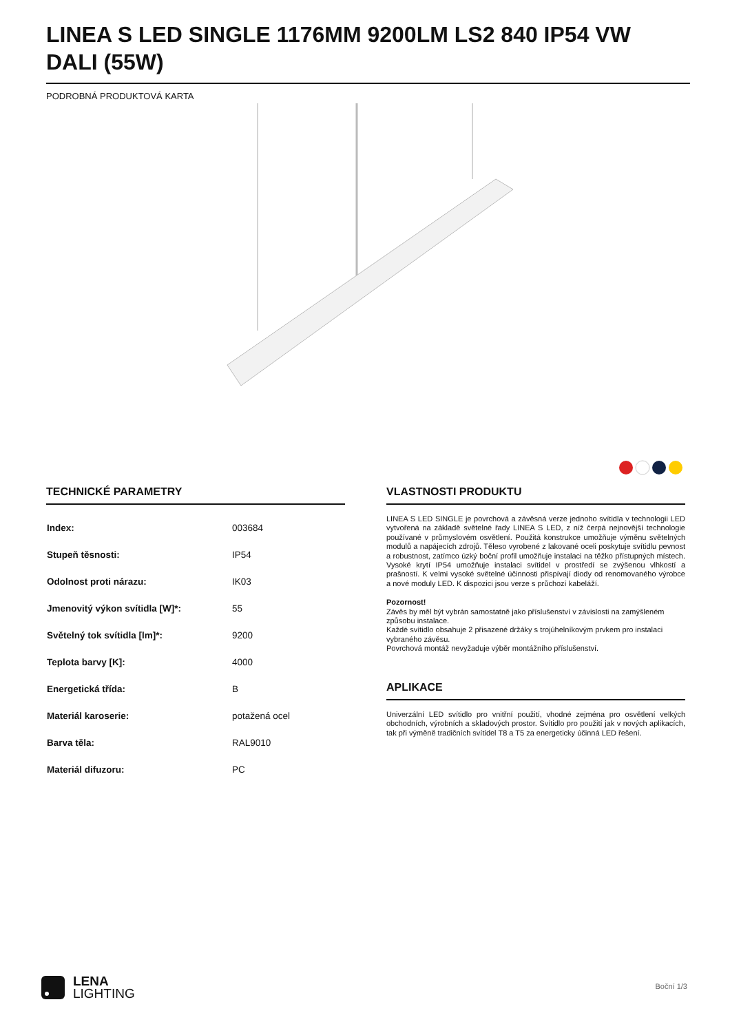LINEA S LED SINGLE 1176MM 9200LM LS2 840 IP54 VW DALI (55W)
PODROBNÁ PRODUKTOVÁ KARTA
TECHNICKÉ PARAMETRY
| Index: | 003684 |
| Stupeň těsnosti: | IP54 |
| Odolnost proti nárazu: | IK03 |
| Jmenovitý výkon svítidla [W]*: | 55 |
| Světelný tok svítidla [lm]*: | 9200 |
| Teplota barvy [K]: | 4000 |
| Energetická třída: | B |
| Materiál karoserie: | potažená ocel |
| Barva těla: | RAL9010 |
| Materiál difuzoru: | PC |
VLASTNOSTI PRODUKTU
LINEA S LED SINGLE je povrchová a závěsná verze jednoho svítidla v technologii LED vytvořená na základě světelné řady LINEA S LED, z níž čerpá nejnovější technologie používané v průmyslovém osvětlení. Použitá konstrukce umožňuje výměnu světelných modulů a napájecích zdrojů. Těleso vyrobené z lakované oceli poskytuje svítidlu pevnost a robustnost, zatímco úzký boční profil umožňuje instalaci na těžko přístupných místech. Vysoké krytí IP54 umožňuje instalaci svítidel v prostředí se zvýšenou vlhkostí a prašností. K velmi vysoké světelné účinnosti přispívají diody od renomovaného výrobce a nové moduly LED. K dispozici jsou verze s průchozí kabeláží.
Pozornost!
Závěs by měl být vybrán samostatně jako příslušenství v závislosti na zamýšleném způsobu instalace.
Každé svítidlo obsahuje 2 přisazené držáky s trojúhelníkovým prvkem pro instalaci vybraného závěsu.
Povrchová montáž nevyžaduje výběr montážního příslušenství.
APLIKACE
Univerzální LED svítidlo pro vnitřní použití, vhodné zejména pro osvětlení velkých obchodních, výrobních a skladových prostor. Svítidlo pro použití jak v nových aplikacích, tak při výměně tradičních svítidel T8 a T5 za energeticky účinná LED řešení.
LENA
LIGHTING
Boční 1/3